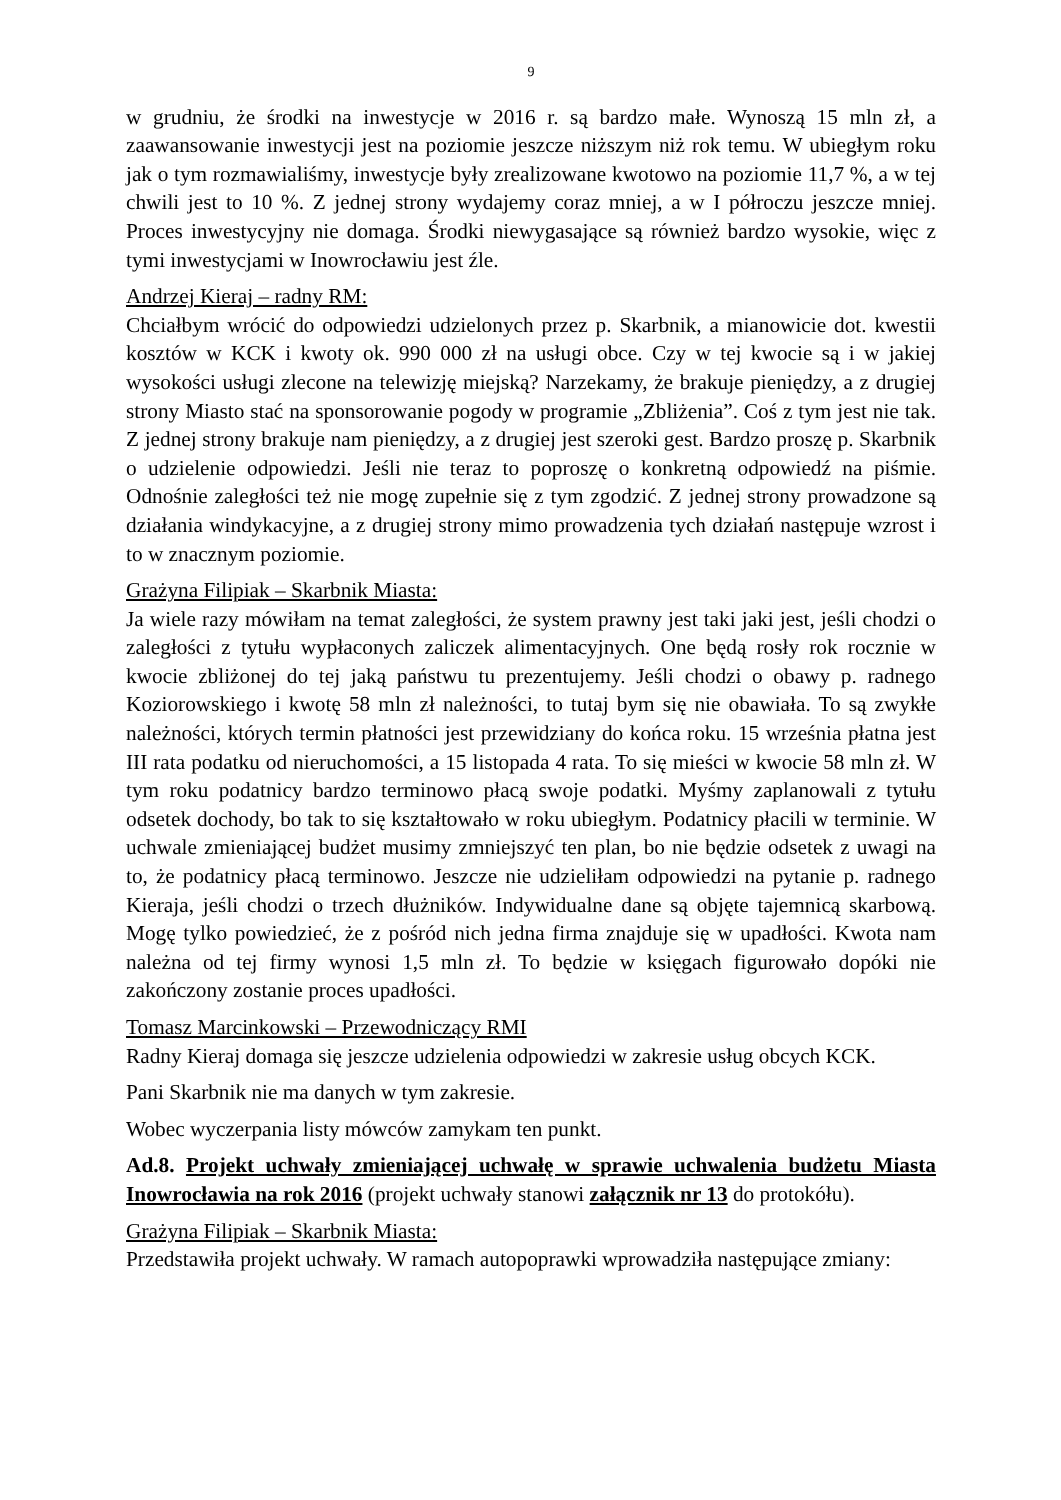9
w grudniu, że środki na inwestycje w 2016 r. są bardzo małe. Wynoszą 15 mln zł, a zaawansowanie inwestycji jest na poziomie jeszcze niższym niż rok temu. W ubiegłym roku jak o tym rozmawialiśmy, inwestycje były zrealizowane kwotowo na poziomie 11,7 %, a w tej chwili jest to 10 %. Z jednej strony wydajemy coraz mniej, a w I półroczu jeszcze mniej. Proces inwestycyjny nie domaga. Środki niewygasające są również bardzo wysokie, więc z tymi inwestycjami w Inowrocławiu jest źle.
Andrzej Kieraj – radny RM:
Chciałbym wrócić do odpowiedzi udzielonych przez p. Skarbnik, a mianowicie dot. kwestii kosztów w KCK i kwoty ok. 990 000 zł na usługi obce. Czy w tej kwocie są i w jakiej wysokości usługi zlecone na telewizję miejską? Narzekamy, że brakuje pieniędzy, a z drugiej strony Miasto stać na sponsorowanie pogody w programie „Zbliżenia”. Coś z tym jest nie tak. Z jednej strony brakuje nam pieniędzy, a z drugiej jest szeroki gest. Bardzo proszę p. Skarbnik o udzielenie odpowiedzi. Jeśli nie teraz to poproszę o konkretną odpowiedź na piśmie. Odnośnie zaległości też nie mogę zupełnie się z tym zgodzić. Z jednej strony prowadzone są działania windykacyjne, a z drugiej strony mimo prowadzenia tych działań następuje wzrost i to w znacznym poziomie.
Grażyna Filipiak – Skarbnik Miasta:
Ja wiele razy mówiłam na temat zaległości, że system prawny jest taki jaki jest, jeśli chodzi o zaległości z tytułu wypłaconych zaliczek alimentacyjnych. One będą rosły rok rocznie w kwocie zbliżonej do tej jaką państwu tu prezentujemy. Jeśli chodzi o obawy p. radnego Koziorowskiego i kwotę 58 mln zł należności, to tutaj bym się nie obawiała. To są zwykłe należności, których termin płatności jest przewidziany do końca roku. 15 września płatna jest III rata podatku od nieruchomości, a 15 listopada 4 rata. To się mieści w kwocie 58 mln zł. W tym roku podatnicy bardzo terminowo płacą swoje podatki. Myśmy zaplanowali z tytułu odsetek dochody, bo tak to się kształtowało w roku ubiegłym. Podatnicy płacili w terminie. W uchwale zmieniającej budżet musimy zmniejszyć ten plan, bo nie będzie odsetek z uwagi na to, że podatnicy płacą terminowo. Jeszcze nie udzieliłam odpowiedzi na pytanie p. radnego Kieraja, jeśli chodzi o trzech dłużników. Indywidualne dane są objęte tajemnicą skarbową. Mogę tylko powiedzieć, że z pośród nich jedna firma znajduje się w upadłości. Kwota nam należna od tej firmy wynosi 1,5 mln zł. To będzie w księgach figurowało dopóki nie zakończony zostanie proces upadłości.
Tomasz Marcinkowski – Przewodniczący RMI
Radny Kieraj domaga się jeszcze udzielenia odpowiedzi w zakresie usług obcych KCK.
Pani Skarbnik nie ma danych w tym zakresie.
Wobec wyczerpania listy mówców zamykam ten punkt.
Ad.8. Projekt uchwały zmieniającej uchwałę w sprawie uchwalenia budżetu Miasta Inowrocławia na rok 2016 (projekt uchwały stanowi załącznik nr 13 do protokółu).
Grażyna Filipiak – Skarbnik Miasta:
Przedstawiła projekt uchwały. W ramach autopoprawki wprowadziła następujące zmiany: